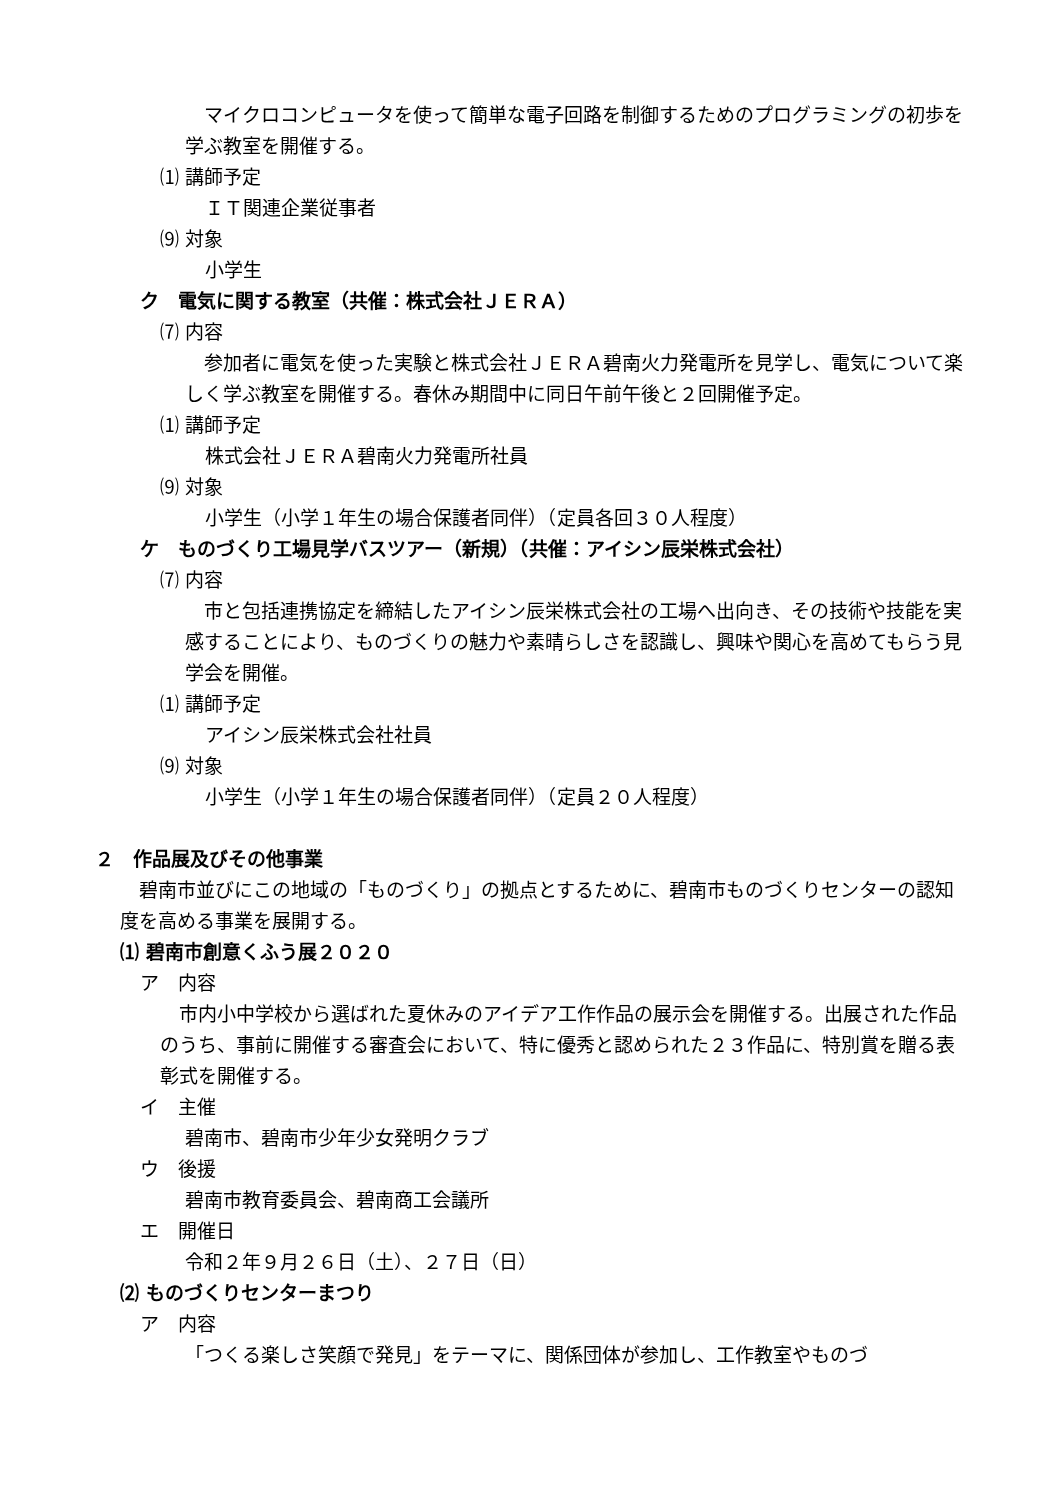マイクロコンピュータを使って簡単な電子回路を制御するためのプログラミングの初歩を学ぶ教室を開催する。
⑴ 講師予定
ＩＴ関連企業従事者
⑼ 対象
小学生
ク　電気に関する教室（共催：株式会社ＪＥＲＡ）
⑺ 内容
　参加者に電気を使った実験と株式会社ＪＥＲＡ碧南火力発電所を見学し、電気について楽しく学ぶ教室を開催する。春休み期間中に同日午前午後と２回開催予定。
⑴ 講師予定
株式会社ＪＥＲＡ碧南火力発電所社員
⑼ 対象
小学生（小学１年生の場合保護者同伴）（定員各回３０人程度）
ケ　ものづくり工場見学バスツアー（新規）（共催：アイシン辰栄株式会社）
⑺ 内容
　市と包括連携協定を締結したアイシン辰栄株式会社の工場へ出向き、その技術や技能を実感することにより、ものづくりの魅力や素晴らしさを認識し、興味や関心を高めてもらう見学会を開催。
⑴ 講師予定
アイシン辰栄株式会社社員
⑼ 対象
小学生（小学１年生の場合保護者同伴）（定員２０人程度）
２　作品展及びその他事業
　碧南市並びにこの地域の「ものづくり」の拠点とするために、碧南市ものづくりセンターの認知度を高める事業を展開する。
⑴ 碧南市創意くふう展２０２０
ア　内容
　市内小中学校から選ばれた夏休みのアイデア工作作品の展示会を開催する。出展された作品のうち、事前に開催する審査会において、特に優秀と認められた２３作品に、特別賞を贈る表彰式を開催する。
イ　主催
碧南市、碧南市少年少女発明クラブ
ウ　後援
碧南市教育委員会、碧南商工会議所
エ　開催日
令和２年９月２６日（土）、２７日（日）
⑵ ものづくりセンターまつり
ア　内容
「つくる楽しさ笑顔で発見」をテーマに、関係団体が参加し、工作教室やものづ